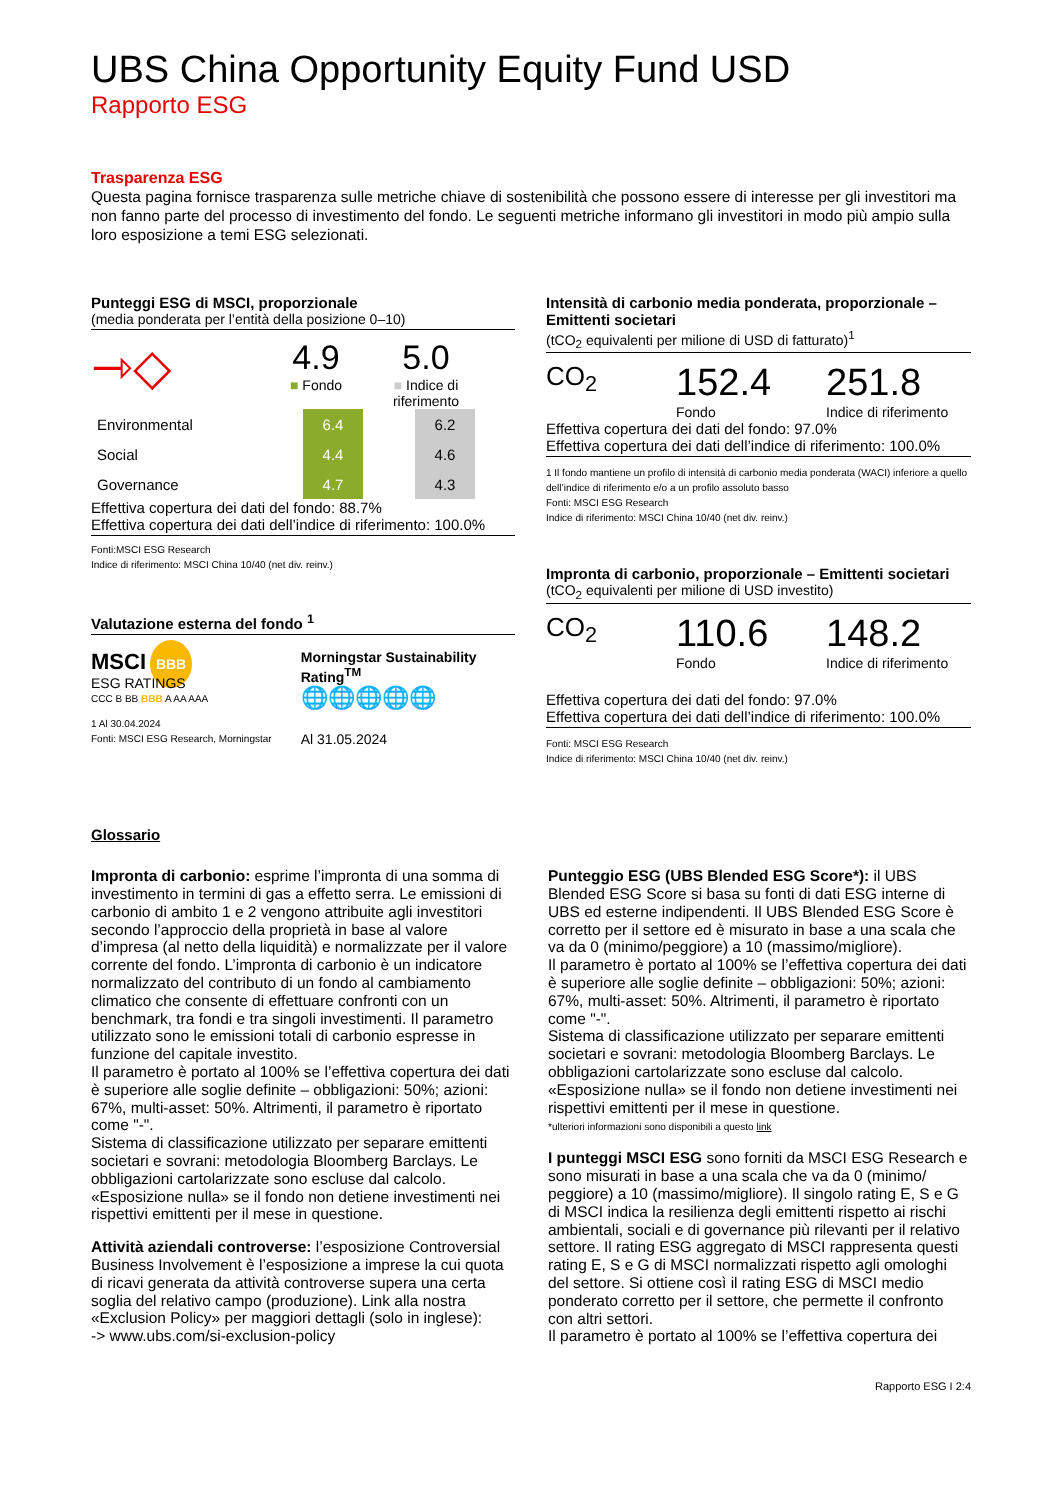UBS China Opportunity Equity Fund USD
Rapporto ESG
Trasparenza ESG
Questa pagina fornisce trasparenza sulle metriche chiave di sostenibilità che possono essere di interesse per gli investitori ma non fanno parte del processo di investimento del fondo. Le seguenti metriche informano gli investitori in modo più ampio sulla loro esposizione a temi ESG selezionati.
Punteggi ESG di MSCI, proporzionale
(media ponderata per l’entità della posizione 0–10)
⇾◇
4.9
■ Fondo
5.0
■ Indice di riferimento
| Environmental | 6.4 | | 6.2 |
| Social | 4.4 | | 4.6 |
| Governance | 4.7 | | 4.3 |
Effettiva copertura dei dati del fondo: 88.7%
Effettiva copertura dei dati dell’indice di riferimento: 100.0%
Fonti:MSCI ESG Research
Indice di riferimento: MSCI China 10/40 (net div. reinv.)
Valutazione esterna del fondo <sup>1</sup>
MSCI BBB
ESG RATINGS
CCC B BB BBB A AA AAA
1 Al 30.04.2024
Fonti: MSCI ESG Research, Morningstar
Morningstar Sustainability Rating<sup>TM</sup>
🌐🌐🌐🌐🌐
Al 31.05.2024
Intensità di carbonio media ponderata, proporzionale – Emittenti societari
(tCO<sub>2</sub> equivalenti per milione di USD di fatturato)<sup>1</sup>
CO<sub>2</sub>
152.4
Fondo
251.8
Indice di riferimento
Effettiva copertura dei dati del fondo: 97.0%
Effettiva copertura dei dati dell’indice di riferimento: 100.0%
1 Il fondo mantiene un profilo di intensità di carbonio media ponderata (WACI) inferiore a quello dell’indice di riferimento e/o a un profilo assoluto basso
Fonti: MSCI ESG Research
Indice di riferimento: MSCI China 10/40 (net div. reinv.)
Impronta di carbonio, proporzionale – Emittenti societari
(tCO<sub>2</sub> equivalenti per milione di USD investito)
CO<sub>2</sub>
110.6
Fondo
148.2
Indice di riferimento
Effettiva copertura dei dati del fondo: 97.0%
Effettiva copertura dei dati dell’indice di riferimento: 100.0%
Fonti: MSCI ESG Research
Indice di riferimento: MSCI China 10/40 (net div. reinv.)
Glossario
Impronta di carbonio: esprime l’impronta di una somma di investimento in termini di gas a effetto serra. Le emissioni di carbonio di ambito 1 e 2 vengono attribuite agli investitori secondo l’approccio della proprietà in base al valore d’impresa (al netto della liquidità) e normalizzate per il valore corrente del fondo. L’impronta di carbonio è un indicatore normalizzato del contributo di un fondo al cambiamento climatico che consente di effettuare confronti con un benchmark, tra fondi e tra singoli investimenti. Il parametro utilizzato sono le emissioni totali di carbonio espresse in funzione del capitale investito.
Il parametro è portato al 100% se l’effettiva copertura dei dati è superiore alle soglie definite – obbligazioni: 50%; azioni: 67%, multi-asset: 50%. Altrimenti, il parametro è riportato come "-".
Sistema di classificazione utilizzato per separare emittenti societari e sovrani: metodologia Bloomberg Barclays. Le obbligazioni cartolarizzate sono escluse dal calcolo.
«Esposizione nulla» se il fondo non detiene investimenti nei rispettivi emittenti per il mese in questione.
Attività aziendali controverse: l’esposizione Controversial Business Involvement è l’esposizione a imprese la cui quota di ricavi generata da attività controverse supera una certa soglia del relativo campo (produzione). Link alla nostra «Exclusion Policy» per maggiori dettagli (solo in inglese):
-> www.ubs.com/si-exclusion-policy
Punteggio ESG (UBS Blended ESG Score*): il UBS Blended ESG Score si basa su fonti di dati ESG interne di UBS ed esterne indipendenti. Il UBS Blended ESG Score è corretto per il settore ed è misurato in base a una scala che va da 0 (minimo/peggiore) a 10 (massimo/migliore).
Il parametro è portato al 100% se l’effettiva copertura dei dati è superiore alle soglie definite – obbligazioni: 50%; azioni: 67%, multi-asset: 50%. Altrimenti, il parametro è riportato come "-".
Sistema di classificazione utilizzato per separare emittenti societari e sovrani: metodologia Bloomberg Barclays. Le obbligazioni cartolarizzate sono escluse dal calcolo.
«Esposizione nulla» se il fondo non detiene investimenti nei rispettivi emittenti per il mese in questione.
*ulteriori informazioni sono disponibili a questo link
I punteggi MSCI ESG sono forniti da MSCI ESG Research e sono misurati in base a una scala che va da 0 (minimo/ peggiore) a 10 (massimo/migliore). Il singolo rating E, S e G di MSCI indica la resilienza degli emittenti rispetto ai rischi ambientali, sociali e di governance più rilevanti per il relativo settore. Il rating ESG aggregato di MSCI rappresenta questi rating E, S e G di MSCI normalizzati rispetto agli omologhi del settore. Si ottiene così il rating ESG di MSCI medio ponderato corretto per il settore, che permette il confronto con altri settori.
Il parametro è portato al 100% se l’effettiva copertura dei
Rapporto ESG I 2:4